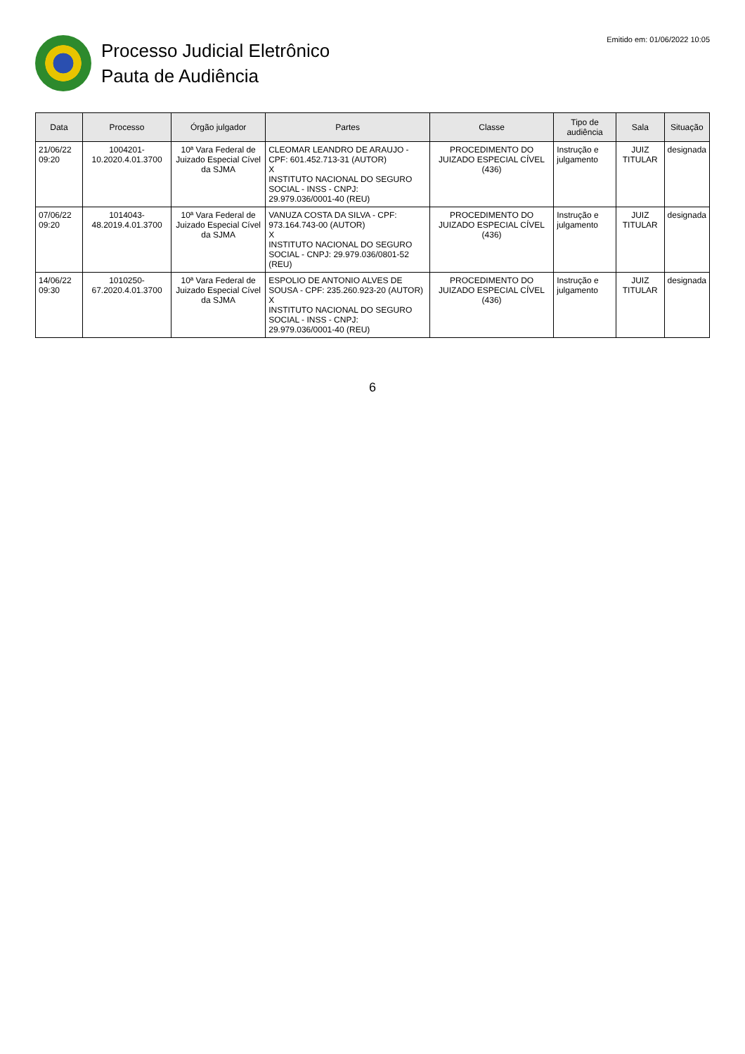Processo Judicial Eletrônico
Pauta de Audiência
Emitido em: 01/06/2022 10:05
| Data | Processo | Órgão julgador | Partes | Classe | Tipo de audiência | Sala | Situação |
| --- | --- | --- | --- | --- | --- | --- | --- |
| 21/06/22 09:20 | 1004201-10.2020.4.01.3700 | 10ª Vara Federal de Juizado Especial Cível da SJMA | CLEOMAR LEANDRO DE ARAUJO - CPF: 601.452.713-31 (AUTOR) X INSTITUTO NACIONAL DO SEGURO SOCIAL - INSS - CNPJ: 29.979.036/0001-40 (REU) | PROCEDIMENTO DO JUIZADO ESPECIAL CÍVEL (436) | Instrução e julgamento | JUIZ TITULAR | designada |
| 07/06/22 09:20 | 1014043-48.2019.4.01.3700 | 10ª Vara Federal de Juizado Especial Cível da SJMA | VANUZA COSTA DA SILVA - CPF: 973.164.743-00 (AUTOR) X INSTITUTO NACIONAL DO SEGURO SOCIAL - CNPJ: 29.979.036/0801-52 (REU) | PROCEDIMENTO DO JUIZADO ESPECIAL CÍVEL (436) | Instrução e julgamento | JUIZ TITULAR | designada |
| 14/06/22 09:30 | 1010250-67.2020.4.01.3700 | 10ª Vara Federal de Juizado Especial Cível da SJMA | ESPOLIO DE ANTONIO ALVES DE SOUSA - CPF: 235.260.923-20 (AUTOR) X INSTITUTO NACIONAL DO SEGURO SOCIAL - INSS - CNPJ: 29.979.036/0001-40 (REU) | PROCEDIMENTO DO JUIZADO ESPECIAL CÍVEL (436) | Instrução e julgamento | JUIZ TITULAR | designada |
6